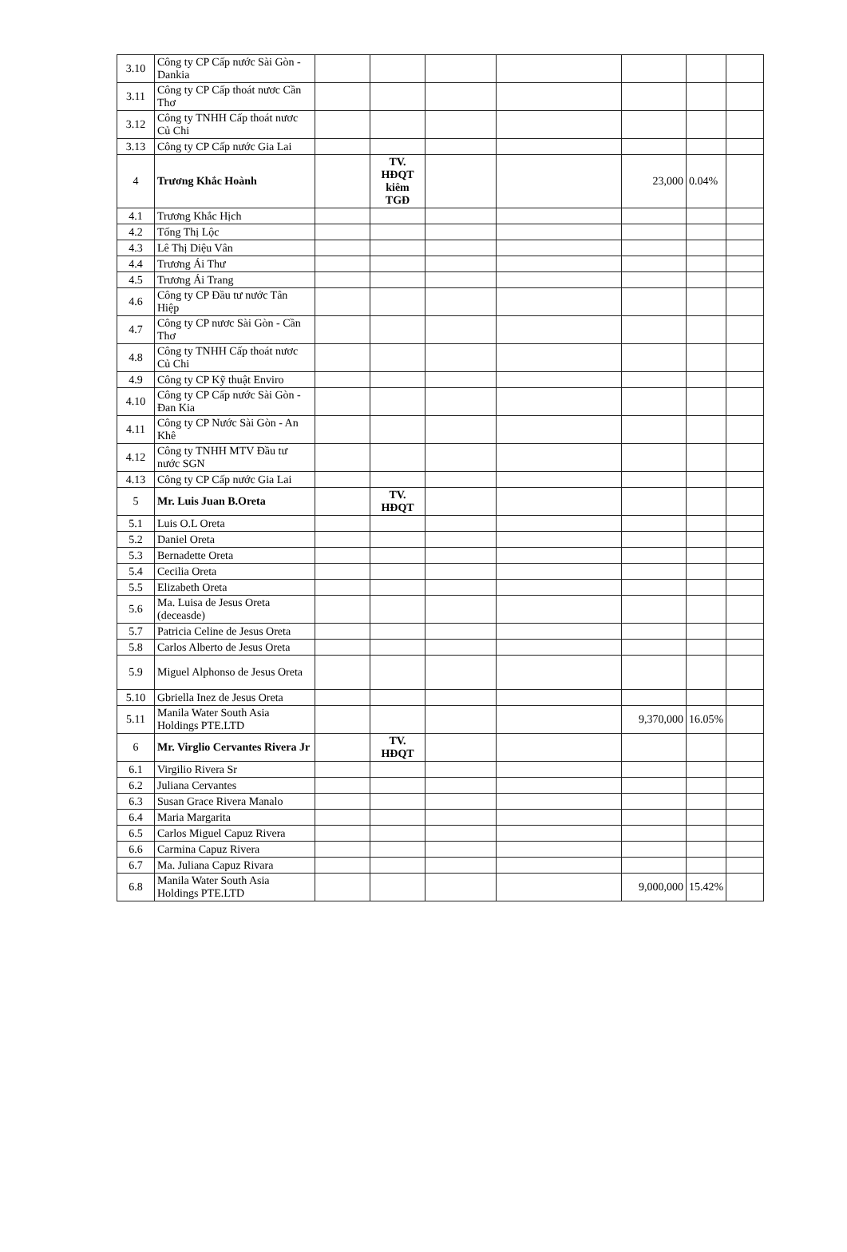| 3.10 | Công ty CP Cấp nước Sài Gòn - Dankia | | | | | | | |
| 3.11 | Công ty CP Cấp thoát nươc Cần Thơ | | | | | | | |
| 3.12 | Công ty TNHH Cấp thoát nươc Củ Chi | | | | | | | |
| 3.13 | Công ty CP Cấp nước Gia Lai | | | | | | | |
| 4 | Trương Khắc Hoành | | TV. HĐQT kiêm TGĐ | | | 23,000 | 0.04% | |
| 4.1 | Trương Khắc Hịch | | | | | | | |
| 4.2 | Tống Thị Lộc | | | | | | | |
| 4.3 | Lê Thị Diệu Vân | | | | | | | |
| 4.4 | Trương Ái Thư | | | | | | | |
| 4.5 | Trương Ái Trang | | | | | | | |
| 4.6 | Công ty CP Đầu tư nước Tân Hiệp | | | | | | | |
| 4.7 | Công ty CP nươc Sài Gòn - Cần Thơ | | | | | | | |
| 4.8 | Công ty TNHH Cấp thoát nươc Củ Chi | | | | | | | |
| 4.9 | Công ty CP Kỹ thuật Enviro | | | | | | | |
| 4.10 | Công ty CP Cấp nước Sài Gòn - Đan Kia | | | | | | | |
| 4.11 | Công ty CP Nước Sài Gòn - An Khê | | | | | | | |
| 4.12 | Công ty TNHH MTV Đầu tư nước SGN | | | | | | | |
| 4.13 | Công ty CP Cấp nước Gia Lai | | | | | | | |
| 5 | Mr. Luis Juan B.Oreta | | TV. HĐQT | | | | | |
| 5.1 | Luis O.L Oreta | | | | | | | |
| 5.2 | Daniel Oreta | | | | | | | |
| 5.3 | Bernadette Oreta | | | | | | | |
| 5.4 | Cecilia Oreta | | | | | | | |
| 5.5 | Elizabeth Oreta | | | | | | | |
| 5.6 | Ma. Luisa de Jesus Oreta (deceasde) | | | | | | | |
| 5.7 | Patricia Celine de Jesus Oreta | | | | | | | |
| 5.8 | Carlos Alberto de Jesus Oreta | | | | | | | |
| 5.9 | Miguel Alphonso de Jesus Oreta | | | | | | | |
| 5.10 | Gbriella Inez de Jesus Oreta | | | | | | | |
| 5.11 | Manila Water South Asia Holdings PTE.LTD | | | | | 9,370,000 | 16.05% | |
| 6 | Mr. Virglio Cervantes Rivera Jr | | TV. HĐQT | | | | | |
| 6.1 | Virgilio Rivera Sr | | | | | | | |
| 6.2 | Juliana Cervantes | | | | | | | |
| 6.3 | Susan Grace Rivera Manalo | | | | | | | |
| 6.4 | Maria Margarita | | | | | | | |
| 6.5 | Carlos Miguel Capuz Rivera | | | | | | | |
| 6.6 | Carmina Capuz Rivera | | | | | | | |
| 6.7 | Ma. Juliana Capuz Rivara | | | | | | | |
| 6.8 | Manila Water South Asia Holdings PTE.LTD | | | | | 9,000,000 | 15.42% | |